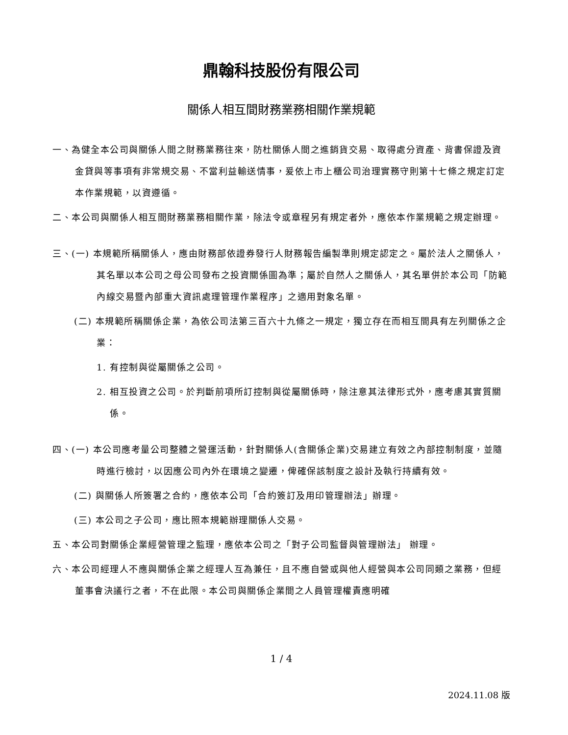鼎翰科技股份有限公司
關係人相互間財務業務相關作業規範
一、為健全本公司與關係人間之財務業務往來，防杜關係人間之進銷貨交易、取得處分資產、背書保證及資金貸與等事項有非常規交易、不當利益輸送情事，爰依上市上櫃公司治理實務守則第十七條之規定訂定本作業規範，以資遵循。
二、本公司與關係人相互間財務業務相關作業，除法令或章程另有規定者外，應依本作業規範之規定辦理。
三、(一) 本規範所稱關係人，應由財務部依證券發行人財務報告編製準則規定認定之。屬於法人之關係人，其名單以本公司之母公司發布之投資關係圖為準；屬於自然人之關係人，其名單併於本公司「防範內線交易暨內部重大資訊處理管理作業程序」之適用對象名單。
(二) 本規範所稱關係企業，為依公司法第三百六十九條之一規定，獨立存在而相互間具有左列關係之企業：
1. 有控制與從屬關係之公司。
2. 相互投資之公司。於判斷前項所訂控制與從屬關係時，除注意其法律形式外，應考慮其實質關係。
四、(一) 本公司應考量公司整體之營運活動，針對關係人(含關係企業)交易建立有效之內部控制制度，並隨時進行檢討，以因應公司內外在環境之變遷，俾確保該制度之設計及執行持續有效。
(二) 與關係人所簽署之合約，應依本公司「合約簽訂及用印管理辦法」辦理。
(三) 本公司之子公司，應比照本規範辦理關係人交易。
五、本公司對關係企業經營管理之監理，應依本公司之「對子公司監督與管理辦法」 辦理。
六、本公司經理人不應與關係企業之經理人互為兼任，且不應自營或與他人經營與本公司同類之業務，但經董事會決議行之者，不在此限。本公司與關係企業間之人員管理權責應明確
1 / 4
2024.11.08 版